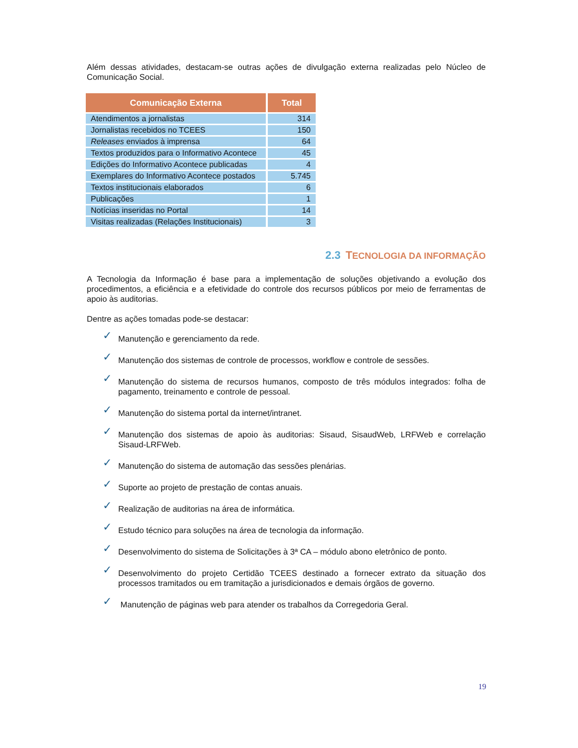Além dessas atividades, destacam-se outras ações de divulgação externa realizadas pelo Núcleo de Comunicação Social.
| Comunicação Externa | Total |
| --- | --- |
| Atendimentos a jornalistas | 314 |
| Jornalistas recebidos no TCEES | 150 |
| Releases enviados à imprensa | 64 |
| Textos produzidos para o Informativo Acontece | 45 |
| Edições do Informativo Acontece publicadas | 4 |
| Exemplares do Informativo Acontece postados | 5.745 |
| Textos institucionais elaborados | 6 |
| Publicações | 1 |
| Notícias inseridas no Portal | 14 |
| Visitas realizadas (Relações Institucionais) | 3 |
2.3 TECNOLOGIA DA INFORMAÇÃO
A Tecnologia da Informação é base para a implementação de soluções objetivando a evolução dos procedimentos, a eficiência e a efetividade do controle dos recursos públicos por meio de ferramentas de apoio às auditorias.
Dentre as ações tomadas pode-se destacar:
✓ Manutenção e gerenciamento da rede.
✓ Manutenção dos sistemas de controle de processos, workflow e controle de sessões.
✓ Manutenção do sistema de recursos humanos, composto de três módulos integrados: folha de pagamento, treinamento e controle de pessoal.
✓ Manutenção do sistema portal da internet/intranet.
✓ Manutenção dos sistemas de apoio às auditorias: Sisaud, SisaudWeb, LRFWeb e correlação Sisaud-LRFWeb.
✓ Manutenção do sistema de automação das sessões plenárias.
✓ Suporte ao projeto de prestação de contas anuais.
✓ Realização de auditorias na área de informática.
✓ Estudo técnico para soluções na área de tecnologia da informação.
✓ Desenvolvimento do sistema de Solicitações à 3ª CA – módulo abono eletrônico de ponto.
✓ Desenvolvimento do projeto Certidão TCEES destinado a fornecer extrato da situação dos processos tramitados ou em tramitação a jurisdicionados e demais órgãos de governo.
✓ Manutenção de páginas web para atender os trabalhos da Corregedoria Geral.
19